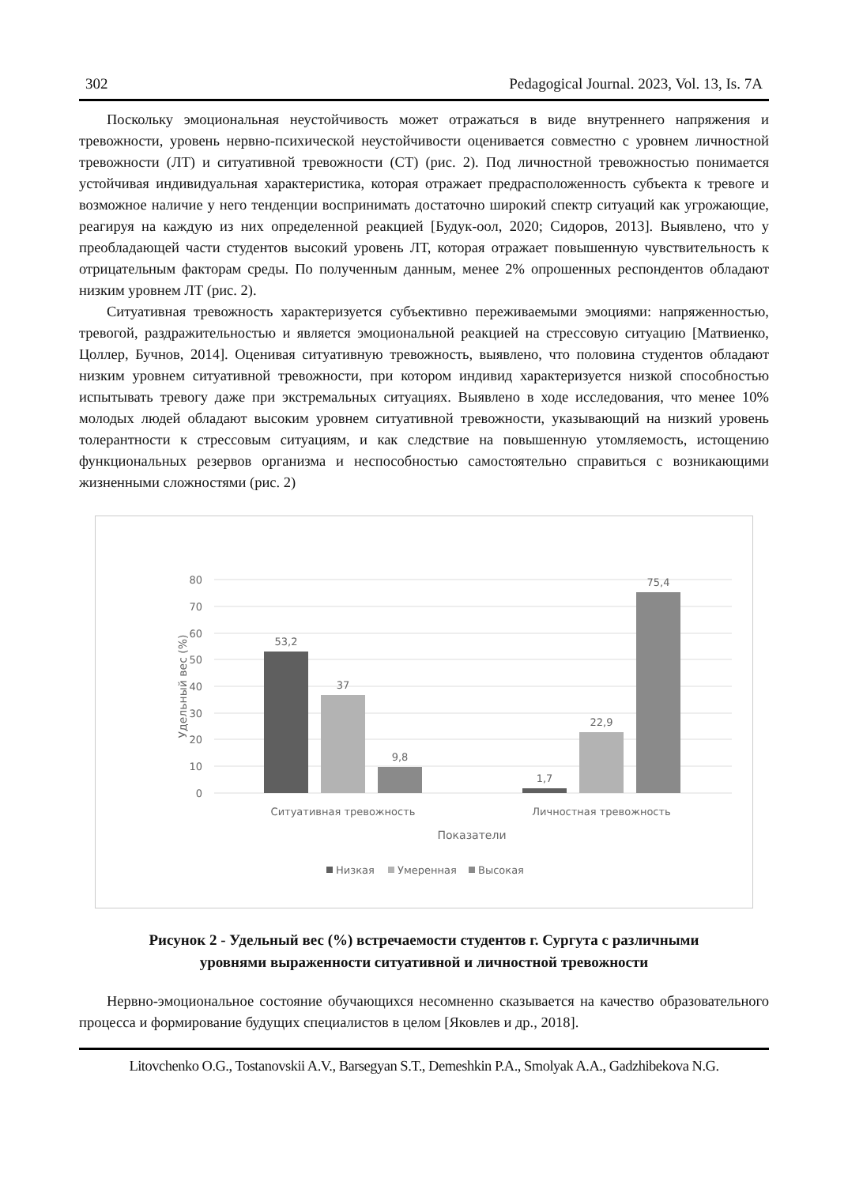302 Pedagogical Journal. 2023, Vol. 13, Is. 7A
Поскольку эмоциональная неустойчивость может отражаться в виде внутреннего напряжения и тревожности, уровень нервно-психической неустойчивости оценивается совместно с уровнем личностной тревожности (ЛТ) и ситуативной тревожности (СТ) (рис. 2). Под личностной тревожностью понимается устойчивая индивидуальная характеристика, которая отражает предрасположенность субъекта к тревоге и возможное наличие у него тенденции воспринимать достаточно широкий спектр ситуаций как угрожающие, реагируя на каждую из них определенной реакцией [Будук-оол, 2020; Сидоров, 2013]. Выявлено, что у преобладающей части студентов высокий уровень ЛТ, которая отражает повышенную чувствительность к отрицательным факторам среды. По полученным данным, менее 2% опрошенных респондентов обладают низким уровнем ЛТ (рис. 2).
Ситуативная тревожность характеризуется субъективно переживаемыми эмоциями: напряженностью, тревогой, раздражительностью и является эмоциональной реакцией на стрессовую ситуацию [Матвиенко, Цоллер, Бучнов, 2014]. Оценивая ситуативную тревожность, выявлено, что половина студентов обладают низким уровнем ситуативной тревожности, при котором индивид характеризуется низкой способностью испытывать тревогу даже при экстремальных ситуациях. Выявлено в ходе исследования, что менее 10% молодых людей обладают высоким уровнем ситуативной тревожности, указывающий на низкий уровень толерантности к стрессовым ситуациям, и как следствие на повышенную утомляемость, истощению функциональных резервов организма и неспособностью самостоятельно справиться с возникающими жизненными сложностями (рис. 2)
80
70
60
50
40
30
20
10
0
Удельный вес (%)
53,2
37
9,8
1,7
22,9
75,4
Ситуативная тревожность
Личностная тревожность
Показатели
Низкая
Умеренная
Высокая
Рисунок 2 - Удельный вес (%) встречаемости студентов г. Сургута с различными
уровнями выраженности ситуативной и личностной тревожности
Нервно-эмоциональное состояние обучающихся несомненно сказывается на качество образовательного процесса и формирование будущих специалистов в целом [Яковлев и др., 2018].
Litovchenko O.G., Tostanovskii A.V., Barsegyan S.T., Demeshkin P.A., Smolyak A.A., Gadzhibekova N.G.